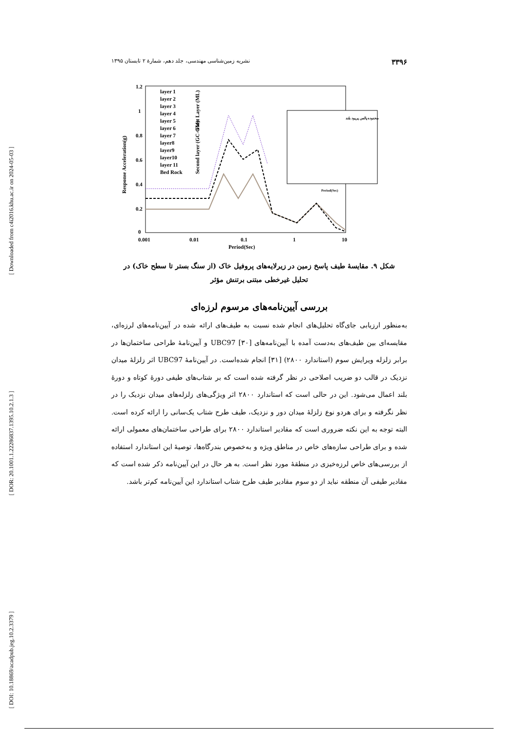[ Downloaded from c4i2016.khu.ac.ir on 2024-05-03 ]
[ DOR: 20.1001.1.22286837.1395.10.2.1.3 ]
[ DOI: 10.18869/acadpub.jeg.10.2.3379 ]
۳۳۹۶ نشریه زمین‌شناسی مهندسی، جلد دهم، شمارهٔ ۲ تابستان ۱۳۹۵
1.2
1
0.8
0.6
0.4
0.2
0
0.001
0.01
0.1
1
10
Period(Sec)
Response Acceleration(g)
layer 1
layer 2
layer 3
layer 4
layer 5
layer 6
layer 7
layer8
layer9
layer10
layer 11
Bed Rock
First Layer (ML)
Second layer (GC-GM)
محدوده پالس پریود بلند
Period(Sec)
شکل ۹. مقایسهٔ طیف پاسخ زمین در زیرلایه‌های پروفیل خاک (از سنگ بستر تا سطح خاک) در
تحلیل غیرخطی مبتنی برتنش مؤثر
بررسی آیین‌نامه‌های مرسوم لرزه‌ای
به‌منظور ارزیابی جای‌گاه تحلیل‌های انجام شده نسبت به طیف‌های ارائه شده در آیین‌نامه‌های لرزه‌ای، مقایسه‌ای بین طیف‌های به‌دست آمده با آیین‌نامه‌های UBC97 [۳۰] و آیین‌نامهٔ طراحی ساختمان‌ها در برابر زلزله ویرایش سوم (استاندارد ۲۸۰۰) [۳۱] انجام شده‌است. در آیین‌نامهٔ UBC97 اثر زلزلهٔ میدان نزدیک در قالب دو ضریب اصلاحی در نظر گرفته شده است که بر شتاب‌های طیفی دورهٔ کوتاه و دورهٔ بلند اعمال می‌شود. این در حالی است که استاندارد ۲۸۰۰ اثر ویژگی‌های زلزله‌های میدان نزدیک را در نظر نگرفته و برای هردو نوع زلزلهٔ میدان دور و نزدیک، طیف طرح شتاب یک‌سانی را ارائه کرده است. البته توجه به این نکته ضروری است که مقادیر استاندارد ۲۸۰۰ برای طراحی ساختمان‌های معمولی ارائه شده و برای طراحی سازه‌های خاص در مناطق ویژه و به‌خصوص بندرگاه‌ها، توصیهٔ این استاندارد استفاده از بررسی‌های خاص لرزه‌خیزی در منطقهٔ مورد نظر است. به هر حال در این آیین‌نامه ذکر شده است که مقادیر طیفی آن منطقه نباید از دو سوم مقادیر طیف طرح شتاب استاندارد این آیین‌نامه کم‌تر باشد.